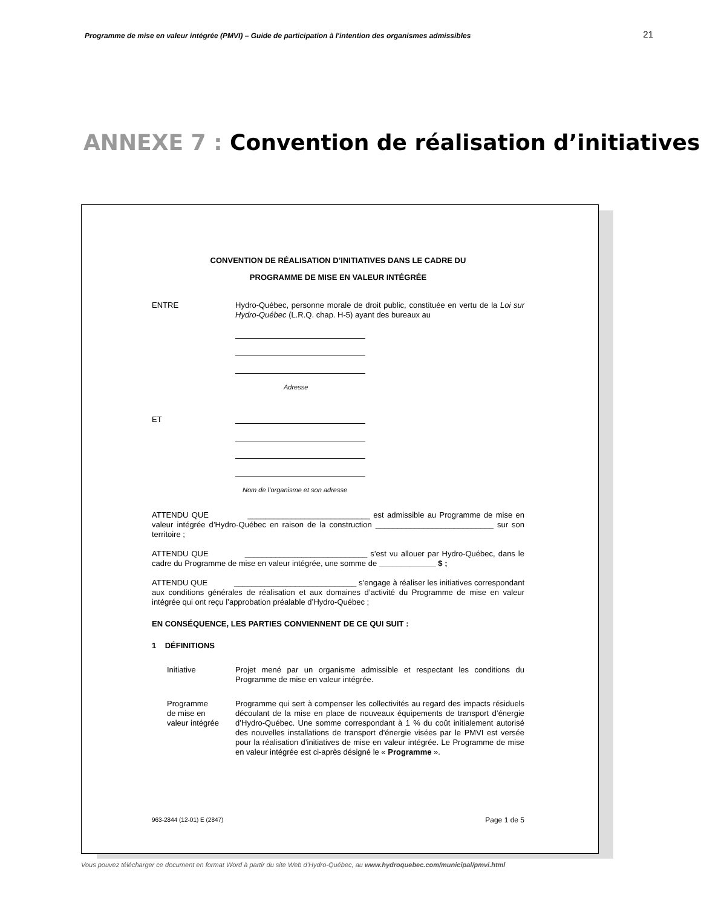Programme de mise en valeur intégrée (PMVI) – Guide de participation à l'intention des organismes admissibles 21
ANNEXE 7 : Convention de réalisation d’initiatives
CONVENTION DE RÉALISATION D’INITIATIVES DANS LE CADRE DU
PROGRAMME DE MISE EN VALEUR INTÉGRÉE
ENTRE Hydro-Québec, personne morale de droit public, constituée en vertu de la Loi sur Hydro-Québec (L.R.Q. chap. H-5) ayant des bureaux au
Adresse
ET
Nom de l’organisme et son adresse
ATTENDU QUE ____________________________ est admissible au Programme de mise en valeur intégrée d’Hydro-Québec en raison de la construction ___________________________ sur son territoire ;
ATTENDU QUE ____________________________ s’est vu allouer par Hydro-Québec, dans le cadre du Programme de mise en valeur intégrée, une somme de _____________ $ ;
ATTENDU QUE ____________________________ s’engage à réaliser les initiatives correspondant aux conditions générales de réalisation et aux domaines d’activité du Programme de mise en valeur intégrée qui ont reçu l’approbation préalable d’Hydro-Québec ;
EN CONSÉQUENCE, LES PARTIES CONVIENNENT DE CE QUI SUIT :
1 DÉFINITIONS
Initiative Projet mené par un organisme admissible et respectant les conditions du Programme de mise en valeur intégrée.
Programme
de mise en
valeur intégrée
Programme qui sert à compenser les collectivités au regard des impacts résiduels découlant de la mise en place de nouveaux équipements de transport d’énergie d’Hydro-Québec. Une somme correspondant à 1 % du coût initialement autorisé des nouvelles installations de transport d'énergie visées par le PMVI est versée pour la réalisation d’initiatives de mise en valeur intégrée. Le Programme de mise en valeur intégrée est ci-après désigné le « Programme ».
963-2844 (12-01) E (2847) Page 1 de 5
Vous pouvez télécharger ce document en format Word à partir du site Web d’Hydro-Québec, au www.hydroquebec.com/municipal/pmvi.html